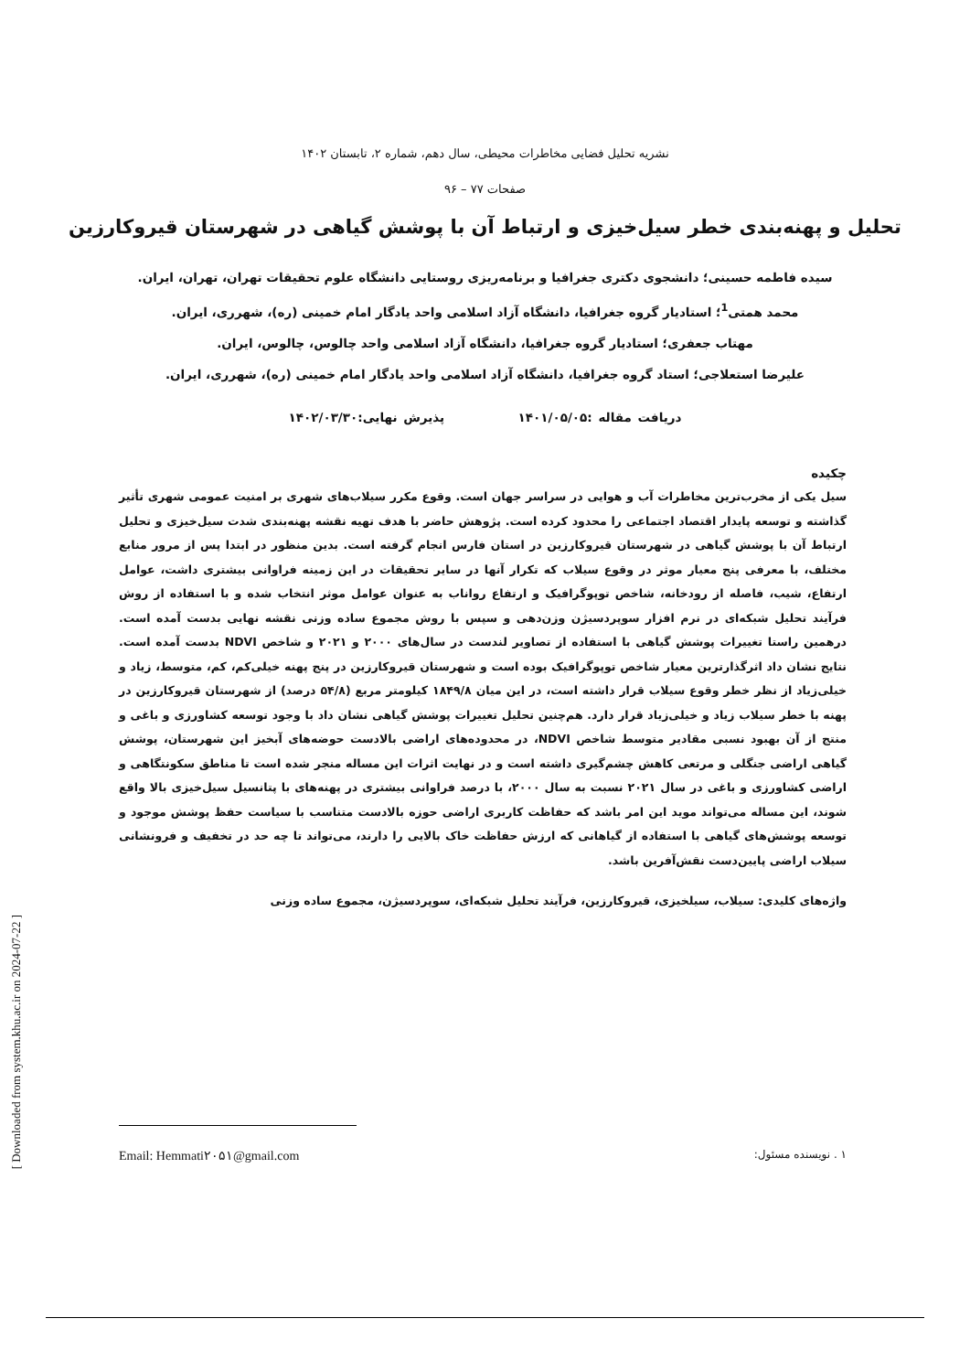نشریه تحلیل فضایی مخاطرات محیطی، سال دهم، شماره ۲، تابستان ۱۴۰۲
صفحات ۷۷ – ۹۶
تحلیل و پهنه‌بندی خطر سیل‌خیزی و ارتباط آن با پوشش گیاهی در شهرستان قیروکارزین
سیده فاطمه حسینی؛ دانشجوی دکتری جغرافیا و برنامه‌ریزی روستایی دانشگاه علوم تحقیقات تهران، تهران، ایران.
محمد همتی<sup>1</sup>؛ استادیار گروه جغرافیا، دانشگاه آزاد اسلامی واحد یادگار امام خمینی (ره)، شهرری، ایران.
مهتاب جعفری؛ استادیار گروه جغرافیا، دانشگاه آزاد اسلامی واحد چالوس، چالوس، ایران.
علیرضا استعلاجی؛ استاد گروه جغرافیا، دانشگاه آزاد اسلامی واحد یادگار امام خمینی (ره)، شهرری، ایران.
دریافت مقاله :۱۴۰۱/۰۵/۰۵ پذیرش نهایی:۱۴۰۲/۰۳/۳۰
چکیده
سیل یکی از مخرب‌ترین مخاطرات آب و هوایی در سراسر جهان است. وقوع مکرر سیلاب‌های شهری بر امنیت عمومی شهری تأثیر گذاشته و توسعه پایدار اقتصاد اجتماعی را محدود کرده است. پژوهش حاضر با هدف تهیه نقشه پهنه‌بندی شدت سیل‌خیزی و تحلیل ارتباط آن با پوشش گیاهی در شهرستان قیروکارزین در استان فارس انجام گرفته است. بدین منظور در ابتدا پس از مرور منابع مختلف، با معرفی پنج معیار موثر در وقوع سیلاب که تکرار آنها در سایر تحقیقات در این زمینه فراوانی بیشتری داشت، عوامل ارتفاع، شیب، فاصله از رودخانه، شاخص توپوگرافیک و ارتفاع رواناب به عنوان عوامل موثر انتخاب شده و با استفاده از روش فرآیند تحلیل شبکه‌ای در نرم افزار سوپردسیژن وزن‌دهی و سپس با روش مجموع ساده وزنی نقشه نهایی بدست آمده است. درهمین راستا تغییرات پوشش گیاهی با استفاده از تصاویر لندست در سال‌های ۲۰۰۰ و ۲۰۲۱ و شاخص NDVI بدست آمده است. نتایج نشان داد اثرگذارترین معیار شاخص توپوگرافیک بوده است و شهرستان قیروکارزین در پنج پهنه خیلی‌کم، کم، متوسط، زیاد و خیلی‌زیاد از نظر خطر وقوع سیلاب قرار داشته است، در این میان ۱۸۴۹/۸ کیلومتر مربع (۵۴/۸ درصد) از شهرستان قیروکارزین در پهنه با خطر سیلاب زیاد و خیلی‌زیاد قرار دارد. هم‌چنین تحلیل تغییرات پوشش گیاهی نشان داد با وجود توسعه کشاورزی و باغی و منتج از آن بهبود نسبی مقادیر متوسط شاخص NDVI، در محدوده‌های اراضی بالادست حوضه‌های آبخیز این شهرستان، پوشش گیاهی اراضی جنگلی و مرتعی کاهش چشم‌گیری داشته است و در نهایت اثرات این مساله منجر شده است تا مناطق سکونتگاهی و اراضی کشاورزی و باغی در سال ۲۰۲۱ نسبت به سال ۲۰۰۰، با درصد فراوانی بیشتری در پهنه‌های با پتانسیل سیل‌خیزی بالا واقع شوند، این مساله می‌تواند موید این امر باشد که حفاظت کاربری اراضی حوزه بالادست متناسب با سیاست حفظ پوشش موجود و توسعه پوشش‌های گیاهی با استفاده از گیاهانی که ارزش حفاظت خاک بالایی را دارند، می‌تواند تا چه حد در تخفیف و فرونشانی سیلاب اراضی پایین‌دست نقش‌آفرین باشد.
واژه‌های کلیدی: سیلاب، سیلخیزی، قیروکارزین، فرآیند تحلیل شبکه‌ای، سوپردسیژن، مجموع ساده وزنی
۱ . نویسنده مسئول: Email: Hemmati۲۰۵۱@gmail.com
[ Downloaded from system.khu.ac.ir on 2024-07-22 ]